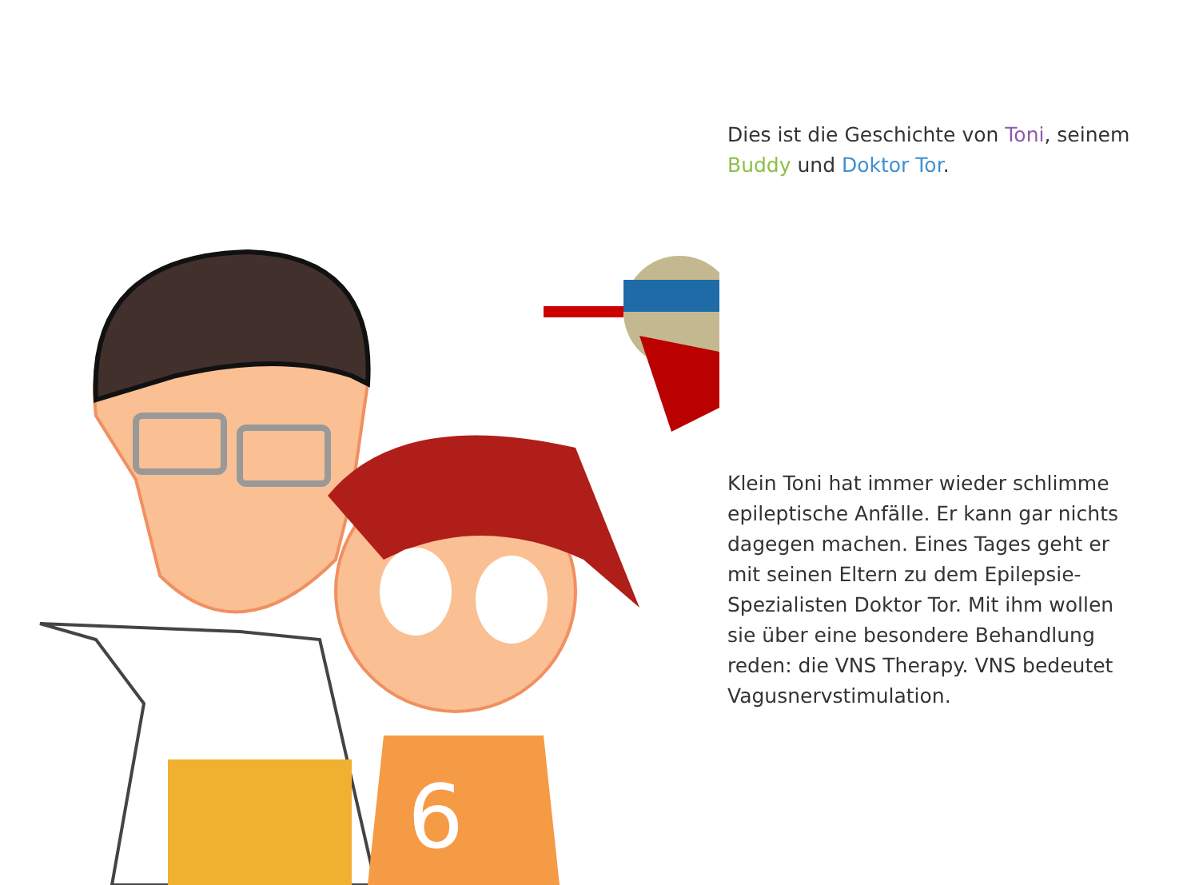6
Dies ist die Geschichte von Toni, seinem Buddy und Doktor Tor.
Klein Toni hat immer wieder schlimme epileptische Anfälle. Er kann gar nichts dagegen machen. Eines Tages geht er mit seinen Eltern zu dem Epilepsie-Spezialisten Doktor Tor. Mit ihm wollen sie über eine besondere Behandlung reden: die VNS Therapy. VNS bedeutet Vagusnervstimulation.